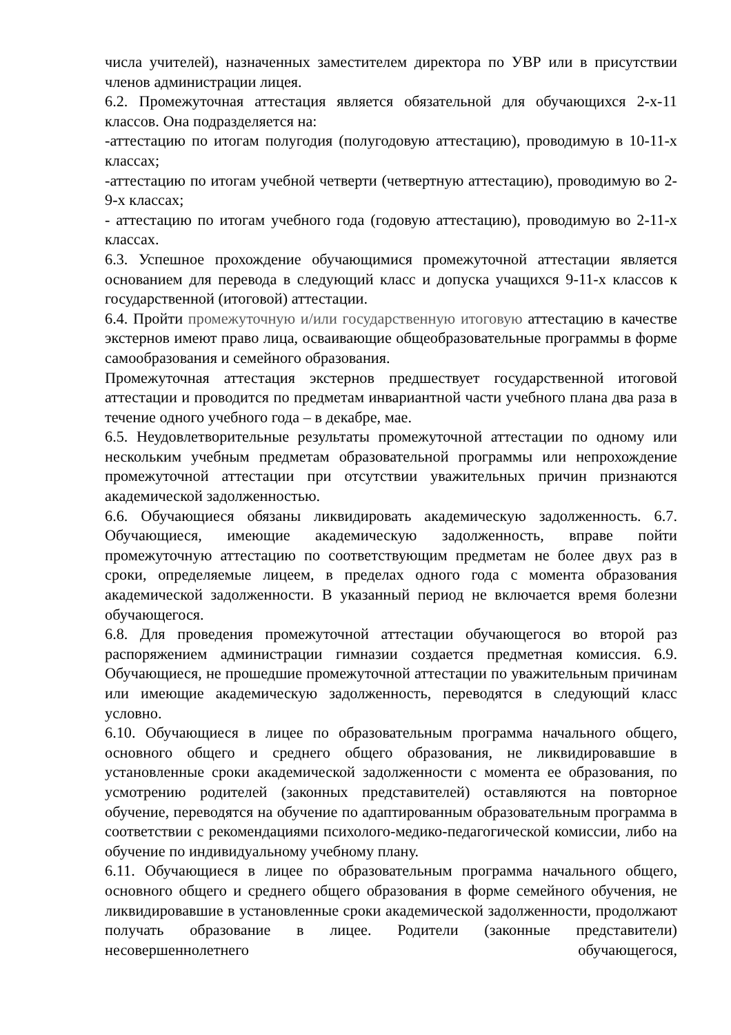числа учителей), назначенных заместителем директора по УВР или в присутствии членов администрации лицея.
6.2. Промежуточная аттестация является обязательной для обучающихся 2-х-11 классов. Она подразделяется на:
-аттестацию по итогам полугодия (полугодовую аттестацию), проводимую в 10-11-х классах;
-аттестацию по итогам учебной четверти (четвертную аттестацию), проводимую во 2-9-х классах;
- аттестацию по итогам учебного года (годовую аттестацию), проводимую во 2-11-х классах.
6.3. Успешное прохождение обучающимися промежуточной аттестации является основанием для перевода в следующий класс и допуска учащихся 9-11-х классов к государственной (итоговой) аттестации.
6.4. Пройти промежуточную и/или государственную итоговую аттестацию в качестве экстернов имеют право лица, осваивающие общеобразовательные программы в форме самообразования и семейного образования.
Промежуточная аттестация экстернов предшествует государственной итоговой аттестации и проводится по предметам инвариантной части учебного плана два раза в течение одного учебного года – в декабре, мае.
6.5. Неудовлетворительные результаты промежуточной аттестации по одному или нескольким учебным предметам образовательной программы или непрохождение промежуточной аттестации при отсутствии уважительных причин признаются академической задолженностью.
6.6. Обучающиеся обязаны ликвидировать академическую задолженность. 6.7. Обучающиеся, имеющие академическую задолженность, вправе пойти промежуточную аттестацию по соответствующим предметам не более двух раз в сроки, определяемые лицеем, в пределах одного года с момента образования академической задолженности. В указанный период не включается время болезни обучающегося.
6.8. Для проведения промежуточной аттестации обучающегося во второй раз распоряжением администрации гимназии создается предметная комиссия. 6.9. Обучающиеся, не прошедшие промежуточной аттестации по уважительным причинам или имеющие академическую задолженность, переводятся в следующий класс условно.
6.10. Обучающиеся в лицее по образовательным программа начального общего, основного общего и среднего общего образования, не ликвидировавшие в установленные сроки академической задолженности с момента ее образования, по усмотрению родителей (законных представителей) оставляются на повторное обучение, переводятся на обучение по адаптированным образовательным программа в соответствии с рекомендациями психолого-медико-педагогической комиссии, либо на обучение по индивидуальному учебному плану.
6.11. Обучающиеся в лицее по образовательным программа начального общего, основного общего и среднего общего образования в форме семейного обучения, не ликвидировавшие в установленные сроки академической задолженности, продолжают получать образование в лицее. Родители (законные представители) несовершеннолетнего обучающегося,